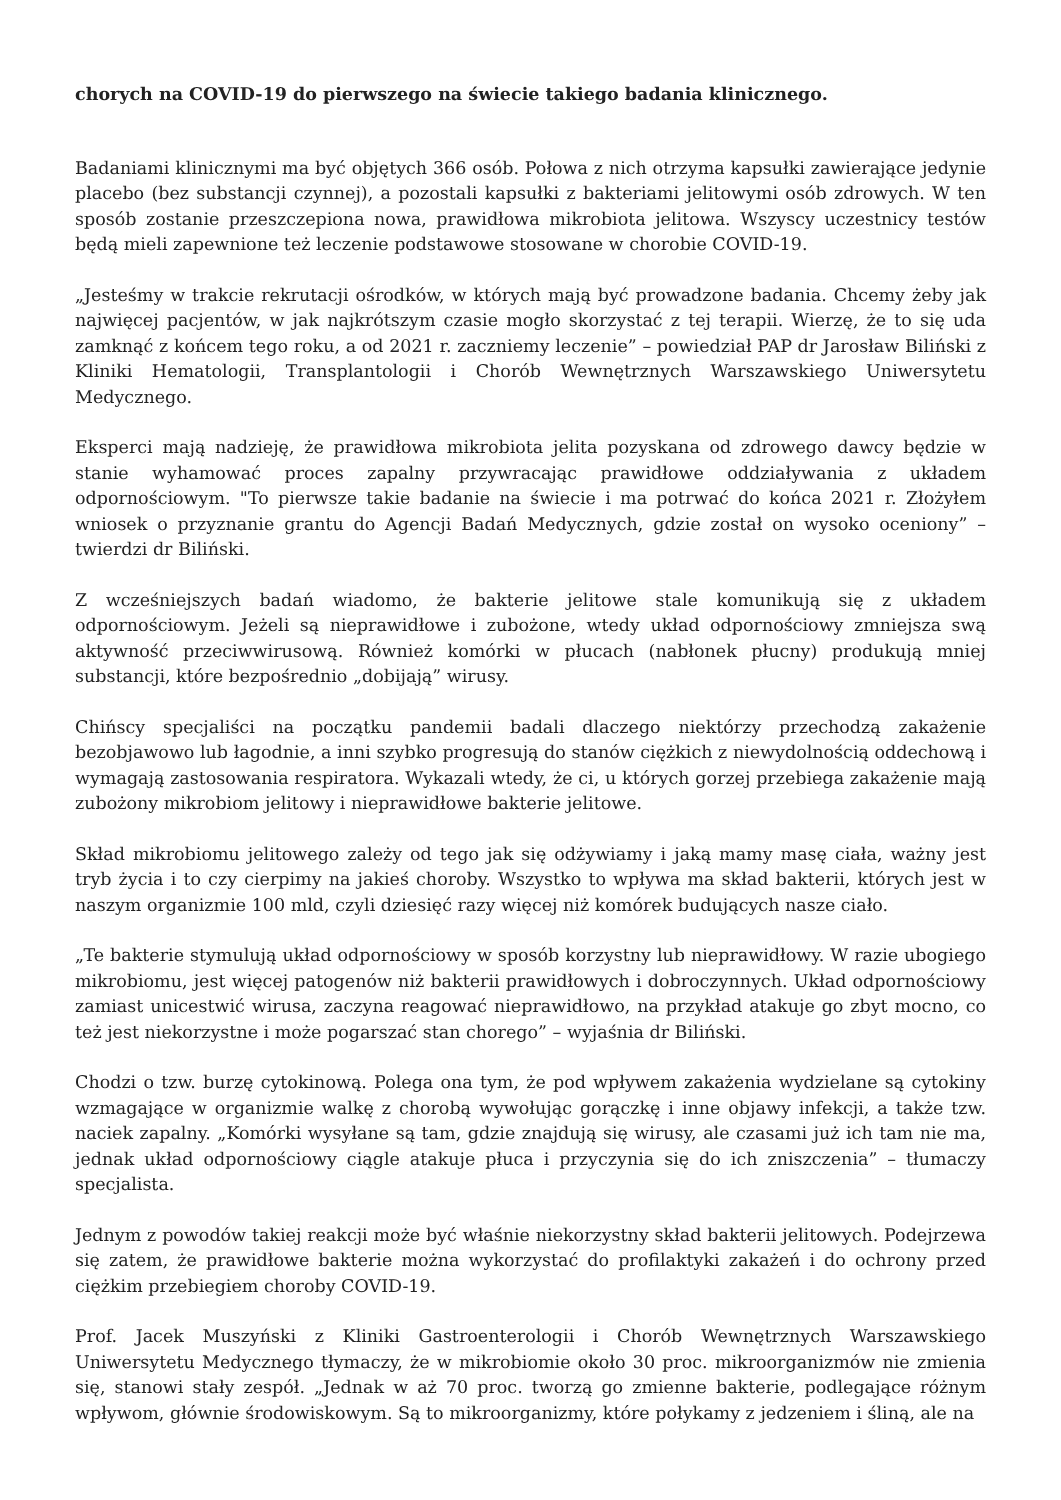chorych na COVID-19 do pierwszego na świecie takiego badania klinicznego.
Badaniami klinicznymi ma być objętych 366 osób. Połowa z nich otrzyma kapsułki zawierające jedynie placebo (bez substancji czynnej), a pozostali kapsułki z bakteriami jelitowymi osób zdrowych. W ten sposób zostanie przeszczepiona nowa, prawidłowa mikrobiota jelitowa. Wszyscy uczestnicy testów będą mieli zapewnione też leczenie podstawowe stosowane w chorobie COVID-19.
„Jesteśmy w trakcie rekrutacji ośrodków, w których mają być prowadzone badania. Chcemy żeby jak najwięcej pacjentów, w jak najkrótszym czasie mogło skorzystać z tej terapii. Wierzę, że to się uda zamknąć z końcem tego roku, a od 2021 r. zaczniemy leczenie” – powiedział PAP dr Jarosław Biliński z Kliniki Hematologii, Transplantologii i Chorób Wewnętrznych Warszawskiego Uniwersytetu Medycznego.
Eksperci mają nadzieję, że prawidłowa mikrobiota jelita pozyskana od zdrowego dawcy będzie w stanie wyhamować proces zapalny przywracając prawidłowe oddziaływania z układem odpornościowym. "To pierwsze takie badanie na świecie i ma potrwać do końca 2021 r. Złożyłem wniosek o przyznanie grantu do Agencji Badań Medycznych, gdzie został on wysoko oceniony” – twierdzi dr Biliński.
Z wcześniejszych badań wiadomo, że bakterie jelitowe stale komunikują się z układem odpornościowym. Jeżeli są nieprawidłowe i zubożone, wtedy układ odpornościowy zmniejsza swą aktywność przeciwwirusową. Również komórki w płucach (nabłonek płucny) produkują mniej substancji, które bezpośrednio „dobijają” wirusy.
Chińscy specjaliści na początku pandemii badali dlaczego niektórzy przechodzą zakażenie bezobjawowo lub łagodnie, a inni szybko progresują do stanów ciężkich z niewydolnością oddechową i wymagają zastosowania respiratora. Wykazali wtedy, że ci, u których gorzej przebiega zakażenie mają zubożony mikrobiom jelitowy i nieprawidłowe bakterie jelitowe.
Skład mikrobiomu jelitowego zależy od tego jak się odżywiamy i jaką mamy masę ciała, ważny jest tryb życia i to czy cierpimy na jakieś choroby. Wszystko to wpływa ma skład bakterii, których jest w naszym organizmie 100 mld, czyli dziesięć razy więcej niż komórek budujących nasze ciało.
„Te bakterie stymulują układ odpornościowy w sposób korzystny lub nieprawidłowy. W razie ubogiego mikrobiomu, jest więcej patogenów niż bakterii prawidłowych i dobroczynnych. Układ odpornościowy zamiast unicestwić wirusa, zaczyna reagować nieprawidłowo, na przykład atakuje go zbyt mocno, co też jest niekorzystne i może pogarszać stan chorego” – wyjaśnia dr Biliński.
Chodzi o tzw. burzę cytokinową. Polega ona tym, że pod wpływem zakażenia wydzielane są cytokiny wzmagające w organizmie walkę z chorobą wywołując gorączkę i inne objawy infekcji, a także tzw. naciek zapalny. „Komórki wysyłane są tam, gdzie znajdują się wirusy, ale czasami już ich tam nie ma, jednak układ odpornościowy ciągle atakuje płuca i przyczynia się do ich zniszczenia” – tłumaczy specjalista.
Jednym z powodów takiej reakcji może być właśnie niekorzystny skład bakterii jelitowych. Podejrzewa się zatem, że prawidłowe bakterie można wykorzystać do profilaktyki zakażeń i do ochrony przed ciężkim przebiegiem choroby COVID-19.
Prof. Jacek Muszyński z Kliniki Gastroenterologii i Chorób Wewnętrznych Warszawskiego Uniwersytetu Medycznego tłymaczy, że w mikrobiomie około 30 proc. mikroorganizmów nie zmienia się, stanowi stały zespół. „Jednak w aż 70 proc. tworzą go zmienne bakterie, podlegające różnym wpływom, głównie środowiskowym. Są to mikroorganizmy, które połykamy z jedzeniem i śliną, ale na